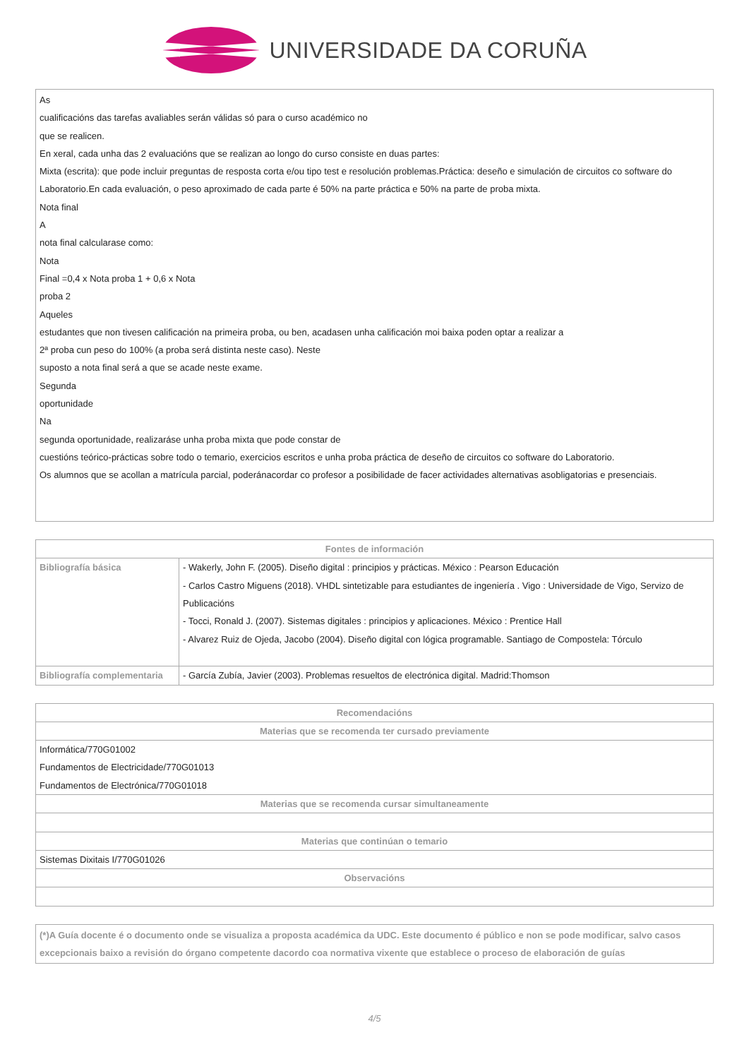UNIVERSIDADE DA CORUÑA
As
cualificacións das tarefas avaliables serán válidas só para o curso académico no
que se realicen.
En xeral, cada unha das 2 evaluacións que se realizan ao longo do curso consiste en duas partes:
Mixta (escrita): que pode incluir preguntas de resposta corta e/ou tipo test e resolución problemas.Práctica: deseño e simulación de circuitos co software do Laboratorio.En cada evaluación, o peso aproximado de cada parte é 50% na parte práctica e 50% na parte de proba mixta.
Nota final
A
nota final calcularase como:
Nota
Final =0,4 x Nota proba 1 + 0,6 x Nota
proba 2
Aqueles
estudantes que non tivesen calificación na primeira proba, ou ben, acadasen unha calificación moi baixa poden optar a realizar a
2ª proba cun peso do 100% (a proba será distinta neste caso). Neste
suposto a nota final será a que se acade neste exame.
Segunda
oportunidade
Na
segunda oportunidade, realizaráse unha proba mixta que pode constar de
cuestións teórico-prácticas sobre todo o temario, exercicios escritos e unha proba práctica de deseño de circuitos co software do Laboratorio.
Os alumnos que se acollan a matrícula parcial, poderánacordar co profesor a posibilidade de facer actividades alternativas asobligatorias e presenciais.
| Fontes de información | |
| --- | --- |
| Bibliografía básica | - Wakerly, John F. (2005). Diseño digital : principios y prácticas. México : Pearson Educación - Carlos Castro Miguens (2018). VHDL sintetizable para estudiantes de ingeniería . Vigo : Universidade de Vigo, Servizo de Publicacións - Tocci, Ronald J. (2007). Sistemas digitales : principios y aplicaciones. México : Prentice Hall - Alvarez Ruiz de Ojeda, Jacobo (2004). Diseño digital con lógica programable. Santiago de Compostela: Tórculo |
| Bibliografía complementaria | - García Zubía, Javier (2003). Problemas resueltos de electrónica digital. Madrid:Thomson |
| Recomendacións |
| --- |
| Materias que se recomenda ter cursado previamente |
| Informática/770G01002 Fundamentos de Electricidade/770G01013 Fundamentos de Electrónica/770G01018 |
| Materias que se recomenda cursar simultaneamente |
| Materias que continúan o temario |
| Sistemas Dixitais I/770G01026 |
| Observacións |
(*)A Guía docente é o documento onde se visualiza a proposta académica da UDC. Este documento é público e non se pode modificar, salvo casos excepcionais baixo a revisión do órgano competente dacordo coa normativa vixente que establece o proceso de elaboración de guías
4/5